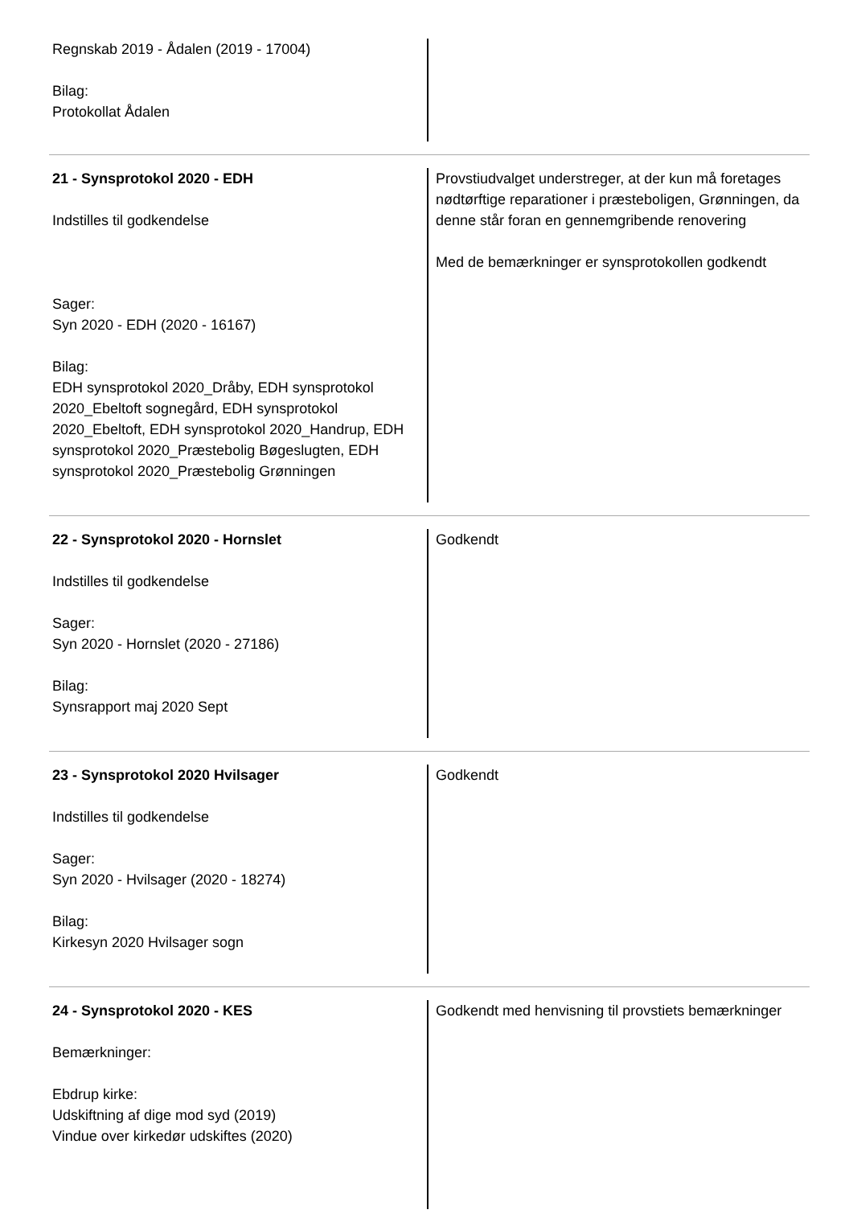Regnskab 2019 - Ådalen (2019 - 17004)
Bilag:
Protokollat Ådalen
21 - Synsprotokol 2020 - EDH
Indstilles til godkendelse
Sager:
Syn 2020 - EDH (2020 - 16167)
Bilag:
EDH synsprotokol 2020_Dråby, EDH synsprotokol 2020_Ebeltoft sognegård, EDH synsprotokol 2020_Ebeltoft, EDH synsprotokol 2020_Handrup, EDH synsprotokol 2020_Præstebolig Bøgeslugten, EDH synsprotokol 2020_Præstebolig Grønningen
Provstiudvalget understreger, at der kun må foretages nødtørftige reparationer i præsteboligen, Grønningen, da denne står foran en gennemgribende renovering
Med de bemærkninger er synsprotokollen godkendt
22 - Synsprotokol 2020 - Hornslet
Indstilles til godkendelse
Sager:
Syn 2020 - Hornslet (2020 - 27186)
Bilag:
Synsrapport maj 2020 Sept
Godkendt
23 - Synsprotokol 2020 Hvilsager
Indstilles til godkendelse
Sager:
Syn 2020 - Hvilsager (2020 - 18274)
Bilag:
Kirkesyn 2020 Hvilsager sogn
Godkendt
24 - Synsprotokol 2020 - KES
Bemærkninger:
Ebdrup kirke:
Udskiftning af dige mod syd (2019)
Vindue over kirkedør udskiftes (2020)
Godkendt med henvisning til provstiets bemærkninger